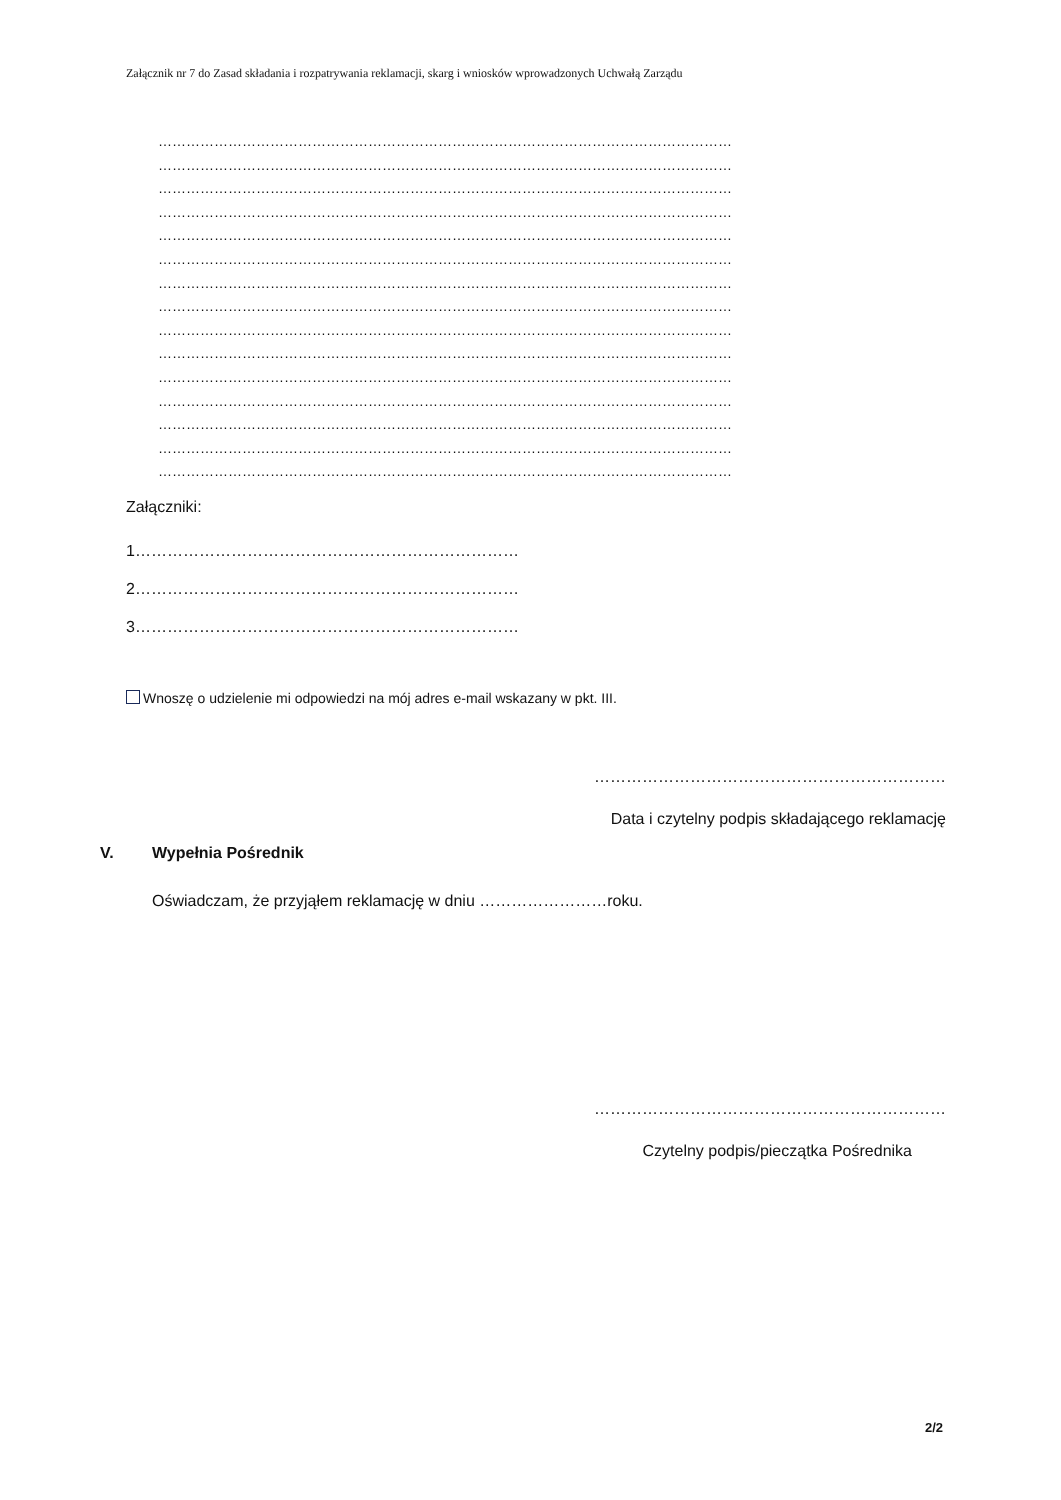Załącznik nr 7 do Zasad składania i rozpatrywania reklamacji, skarg i wniosków wprowadzonych Uchwałą Zarządu
……………………………………………………………………………………………………………
……………………………………………………………………………………………………………
……………………………………………………………………………………………………………
……………………………………………………………………………………………………………
……………………………………………………………………………………………………………
……………………………………………………………………………………………………………
……………………………………………………………………………………………………………
……………………………………………………………………………………………………………
……………………………………………………………………………………………………………
……………………………………………………………………………………………………………
……………………………………………………………………………………………………………
……………………………………………………………………………………………………………
……………………………………………………………………………………………………………
……………………………………………………………………………………………………………
……………………………………………………………………………………………………………
Załączniki:
1………………………………………………………………
2………………………………………………………………
3………………………………………………………………
Wnoszę o udzielenie mi odpowiedzi na mój adres e-mail wskazany w pkt. III.
…………………………………………………………
Data i czytelny podpis składającego reklamację
V. Wypełnia Pośrednik
Oświadczam, że przyjąłem reklamację w dniu ……………………roku.
…………………………………………………………
Czytelny podpis/pieczątka Pośrednika
2/2